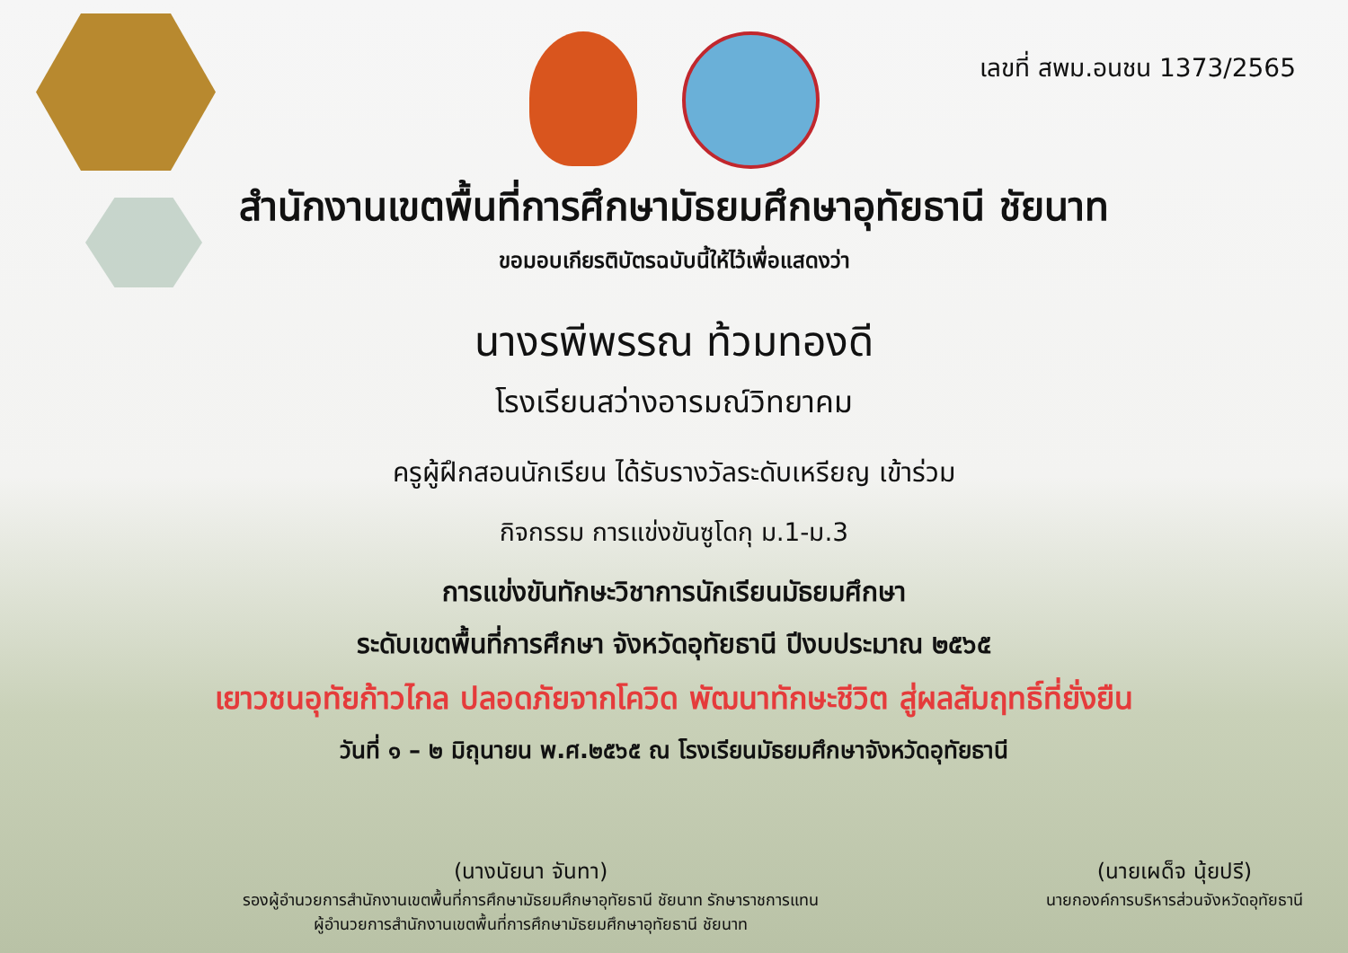เลขที่ สพม.อนชน 1373/2565
สำนักงานเขตพื้นที่การศึกษามัธยมศึกษาอุทัยธานี ชัยนาท
ขอมอบเกียรติบัตรฉบับนี้ให้ไว้เพื่อแสดงว่า
นางรพีพรรณ ท้วมทองดี
โรงเรียนสว่างอารมณ์วิทยาคม
ครูผู้ฝึกสอนนักเรียน ได้รับรางวัลระดับเหรียญ เข้าร่วม
กิจกรรม การแข่งขันซูโดกุ ม.1-ม.3
การแข่งขันทักษะวิชาการนักเรียนมัธยมศึกษา
ระดับเขตพื้นที่การศึกษา จังหวัดอุทัยธานี ปีงบประมาณ ๒๕๖๕
เยาวชนอุทัยก้าวไกล ปลอดภัยจากโควิด พัฒนาทักษะชีวิต สู่ผลสัมฤทธิ์ที่ยั่งยืน
วันที่ ๑ – ๒ มิถุนายน พ.ศ.๒๕๖๕ ณ โรงเรียนมัธยมศึกษาจังหวัดอุทัยธานี
(นางนัยนา จันทา)
รองผู้อำนวยการสำนักงานเขตพื้นที่การศึกษามัธยมศึกษาอุทัยธานี ชัยนาท รักษาราชการแทน
ผู้อำนวยการสำนักงานเขตพื้นที่การศึกษามัธยมศึกษาอุทัยธานี ชัยนาท
(นายเผด็จ นุ้ยปรี)
นายกองค์การบริหารส่วนจังหวัดอุทัยธานี